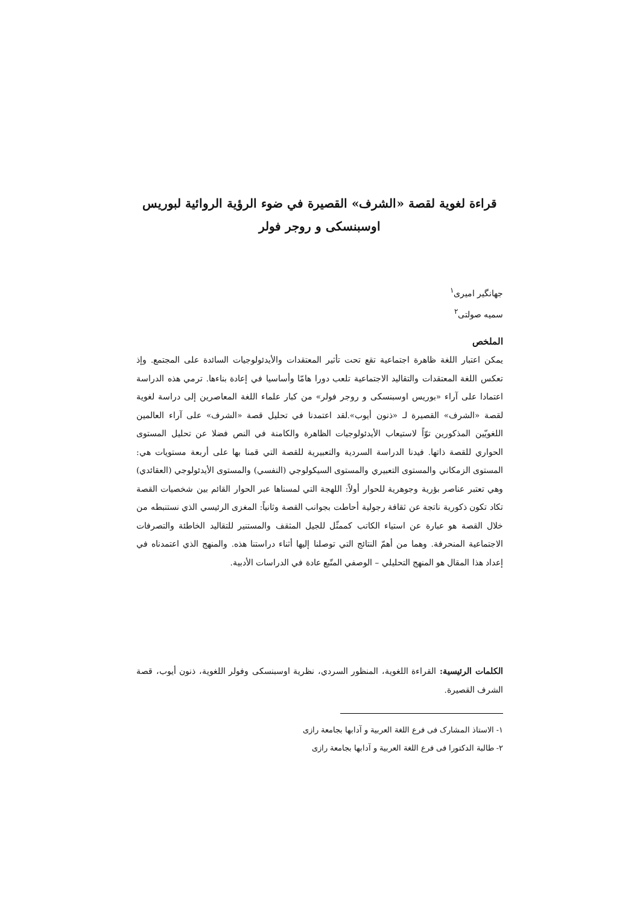قراءة لغوية لقصة «الشرف» القصيرة في ضوء الرؤية الروائية لبوريس اوسبنسکی و روجر فولر
جهانگير اميری<sup>١</sup>
سميه صولتی<sup>٢</sup>
الملخص
يمكن اعتبار اللغة ظاهرة اجتماعية تقع تحت تأثير المعتقدات والأيدئولوجيات السائدة على المجتمع. وإذ تعكس اللغة المعتقدات والتقاليد الاجتماعية تلعب دورا هامّا وأساسيا في إعادة بناءها. ترمي هذه الدراسة اعتمادا على آراء «بوريس اوسبنسکی و روجر فولر» من كبار علماء اللغة المعاصرين إلى دراسة لغوية لقصة «الشرف» القصيرة لـ «ذنون أيوب».لقد اعتمدنا في تحليل قصة «الشرف» على آراء العالمين اللغويّين المذكورين توّاً لاستيعاب الأيدئولوجيات الظاهرة والكامنة في النص فضلا عن تحليل المستوى الحواري للقصة ذاتها. فيدنا الدراسة السردية والتعبيرية للقصة التي قمنا بها على أربعة مستويات هي: المستوى الزمكاني والمستوى التعبيري والمستوى السيكولوجي (النفسي) والمستوى الأيدئولوجي (العقائدي) وهي تعتبر عناصر بؤرية وجوهرية للحوار أولاً: اللهجة التي لمسناها عبر الحوار القائم بين شخصيات القصة تكاد تكون ذكورية ناتجة عن ثقافة رجولية أحاطت بجوانب القصة وثانياً: المغزى الرئيسي الذي نستنبطه من خلال القصة هو عبارة عن استياء الكاتب كممثّل للجيل المثقف والمستنير للتقاليد الخاطئة والتصرفات الاجتماعية المنحرفة. وهما من أهمّ النتائج التي توصلنا إليها أثناء دراستنا هذه. والمنهج الذي اعتمدناه في إعداد هذا المقال هو المنهج التحليلي – الوصفي المتّبع عادة في الدراسات الأدبية.
الكلمات الرئيسية: القراءة اللغوية، المنظور السردي، نظرية اوسبنسکی وفولر اللغوية، ذنون أيوب، قصة الشرف القصيرة.
١- الاستاذ المشارک فی فرع اللغة العربية و آدابها بجامعة رازی
٢- طالبة الدكتورا فی فرع اللغة العربية و آدابها بجامعة رازی